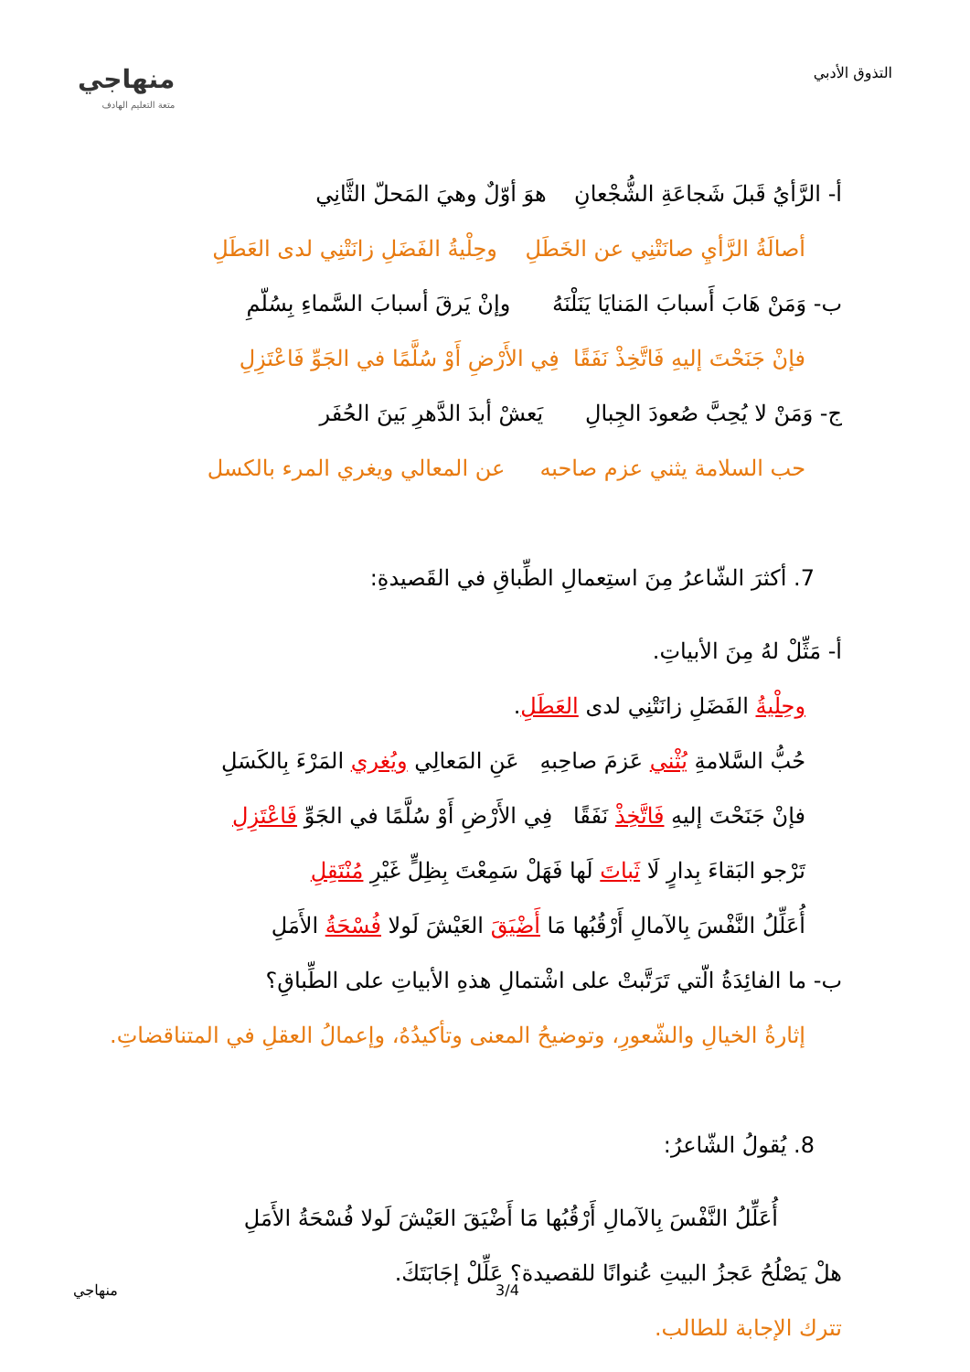التذوق الأدبي
منهاجي
متعة التعليم الهادف
أ- الرَّأيُ قَبلَ شَجاعَةِ الشُّجْعانِ هوَ أوّلٌ وهيَ المَحلّ الثَّانِي
أصالَةُ الرَّأيِ صانَتْنِي عن الخَطَلِ وحِلْيةُ الفَضَلِ زانَتْنِي لدى العَطَلِ
ب- وَمَنْ هَابَ أَسبابَ المَنايَا يَنَلْنَهُ وإنْ يَرقَ أسبابَ السَّماءِ بِسُلّمِ
فإنْ جَنَحْتَ إليهِ فَاتَّخِذْ نَفَقًا فِي الأَرْضِ أَوْ سُلَّمًا في الجَوِّ فَاعْتَزِلِ
ج- وَمَنْ لا يُحِبَّ صُعودَ الجِبالِ يَعشْ أبدَ الدَّهرِ بَينَ الحُفَر
حب السلامة يثني عزم صاحبه عن المعالي ويغري المرء بالكسل
7. أكثرَ الشّاعرُ مِنَ استِعمالِ الطِّباقِ في القَصيدةِ:
أ- مَثِّلْ لهُ مِنَ الأبياتِ.
وحِلْيةُ الفَضَلِ زانَتْنِي لدى العَطَلِ.
حُبُّ السَّلامةِ يُثْني عَزمَ صاحِبهِ عَنِ المَعالِي ويُغري المَرْءَ بِالكَسَلِ
فإنْ جَنَحْتَ إليهِ فَاتَّخِذْ نَفَقًا فِي الأَرْضِ أَوْ سُلَّمًا في الجَوِّ فَاعْتَزِلِ
تَرْجو البَقاءَ بِدارٍ لَا ثَباتَ لَها فَهَلْ سَمِعْتَ بِظِلٍّ غَيْرِ مُنْتَقِلِ
أُعَلِّلُ النَّفْسَ بِالآمالِ أَرْقُبُها مَا أَضْيَقَ العَيْشَ لَولا فُسْحَةُ الأَمَلِ
ب- ما الفائِدَةُ الّتي تَرَتَّبتْ على اشْتمالِ هذهِ الأبياتِ على الطِّباقِ؟
إثارةُ الخيالِ والشّعورِ، وتوضيحُ المعنى وتأكيدُهُ، وإعمالُ العقلِ في المتناقضاتِ.
8. يُقولُ الشّاعرُ:
أُعَلِّلُ النَّفْسَ بِالآمالِ أَرْقُبُها مَا أَضْيَقَ العَيْشَ لَولا فُسْحَةُ الأَمَلِ
هلْ يَصْلُحُ عَجزُ البيتِ عُنوانًا للقصيدة؟ عَلِّلْ إجَابَتَكَ.
تترك الإجابة للطالب.
منهاجي 3/4